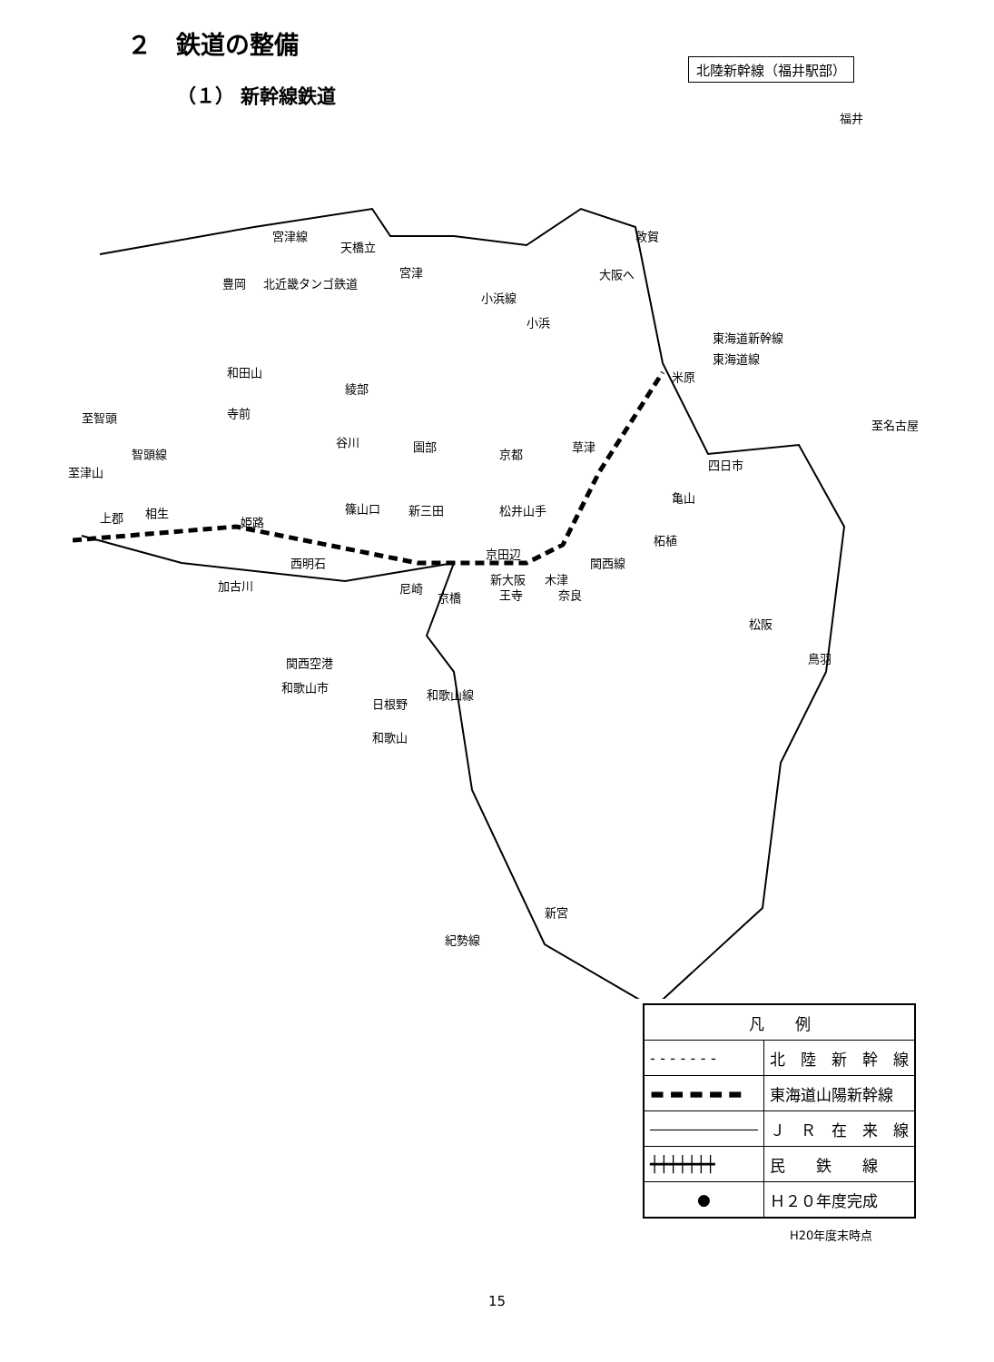２　鉄道の整備
（１） 新幹線鉄道
北陸新幹線（福井駅部）
福井
敦賀 宮津線
天橋立
豊岡 北近畿タンゴ鉄道
宮津 大阪へ
小浜線
小浜
東海道新幹線
東海道線
米原 和田山
綾部
至智頭 寺前
至名古屋
谷川 園部
京都
草津
至津山
四日市
智頭線
亀山
上郡 相生
姫路
篠山口 新三田 松井山手
柘植
西明石
京田辺
新大阪 木津
関西線
加古川 尼崎
京橋 王寺 奈良
松阪
鳥羽 関西空港
和歌山市
日根野
和歌山線
和歌山
新宮
紀勢線
| 凡 例 | |
| --- | --- |
| - - - - - - - | 北 陸 新 幹 線 |
| ▬ ▬ ▬ ▬ ▬ | 東海道山陽新幹線 |
| ――――――― | Ｊ Ｒ 在 来 線 |
| ┿┿┿┿┿┿┿ | 民 鉄 線 |
| ● | Ｈ２０年度完成 |
H20年度末時点
15